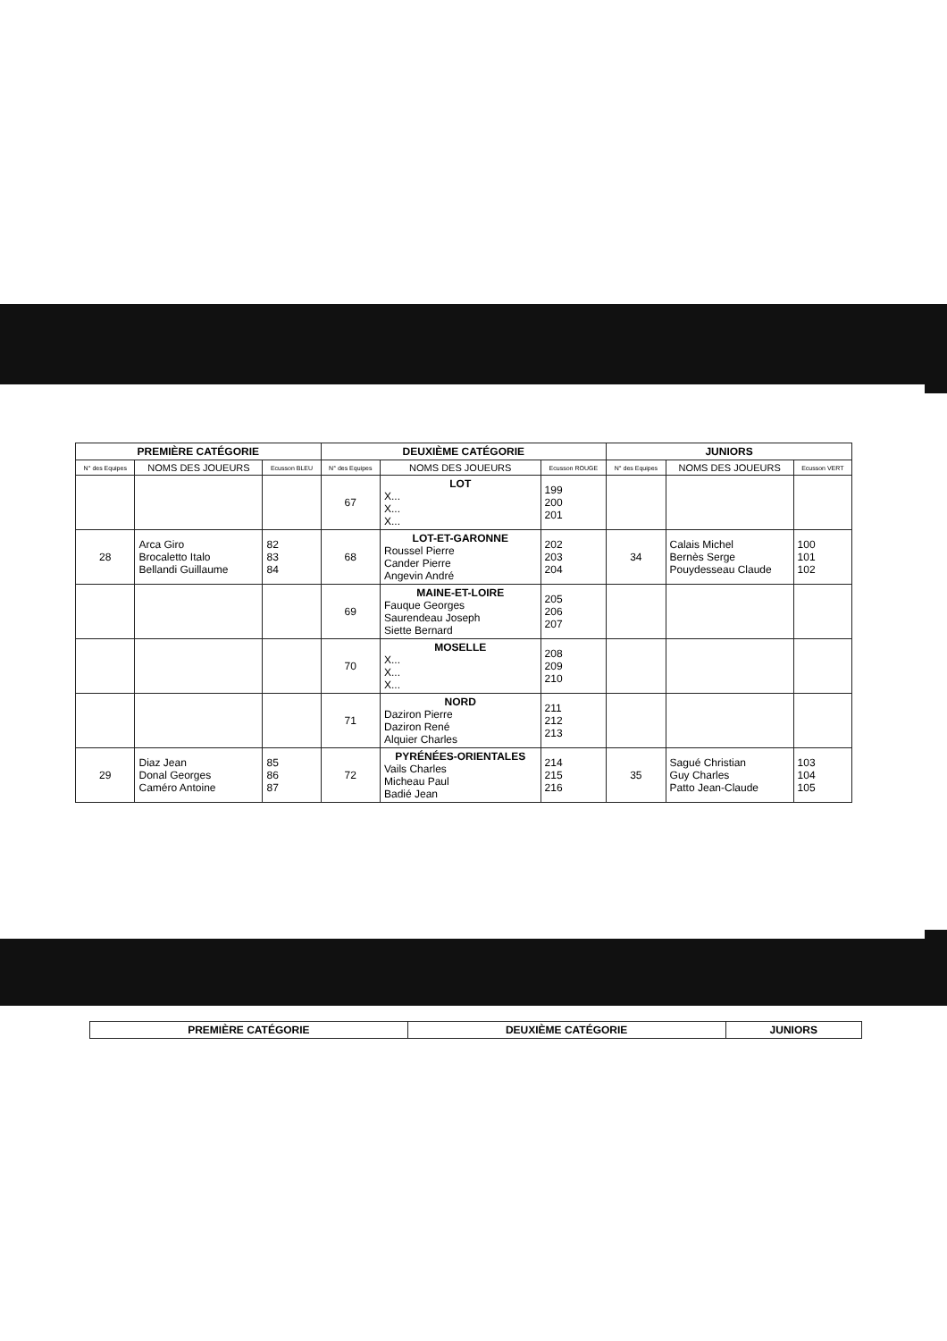| PREMIÈRE CATÉGORIE | | | DEUXIÈME CATÉGORIE | | | JUNIORS | | |
| --- | --- | --- | --- | --- | --- | --- | --- | --- |
| N° des Equipes | NOMS DES JOUEURS | Ecusson BLEU | N° des Equipes | NOMS DES JOUEURS | Ecusson ROUGE | N° des Equipes | NOMS DES JOUEURS | Ecusson VERT |
| | | | 67 | LOT X... X... X... | 199 200 201 | | | |
| 28 | Arca Giro Brocaletto Italo Bellandi Guillaume | 82 83 84 | 68 | LOT-ET-GARONNE Roussel Pierre Cander Pierre Angevin André | 202 203 204 | 34 | Calais Michel Bernès Serge Pouydesseau Claude | 100 101 102 |
| | | | 69 | MAINE-ET-LOIRE Fauque Georges Saurendeau Joseph Siette Bernard | 205 206 207 | | | |
| | | | 70 | MOSELLE X... X... X... | 208 209 210 | | | |
| | | | 71 | NORD Daziron Pierre Daziron René Alquier Charles | 211 212 213 | | | |
| 29 | Diaz Jean Donal Georges Caméro Antoine | 85 86 87 | 72 | PYRÉNÉES-ORIENTALES Vails Charles Micheau Paul Badié Jean | 214 215 216 | 35 | Sagué Christian Guy Charles Patto Jean-Claude | 103 104 105 |
| PREMIÈRE CATÉGORIE | DEUXIÈME CATÉGORIE | JUNIORS |
| --- | --- | --- |